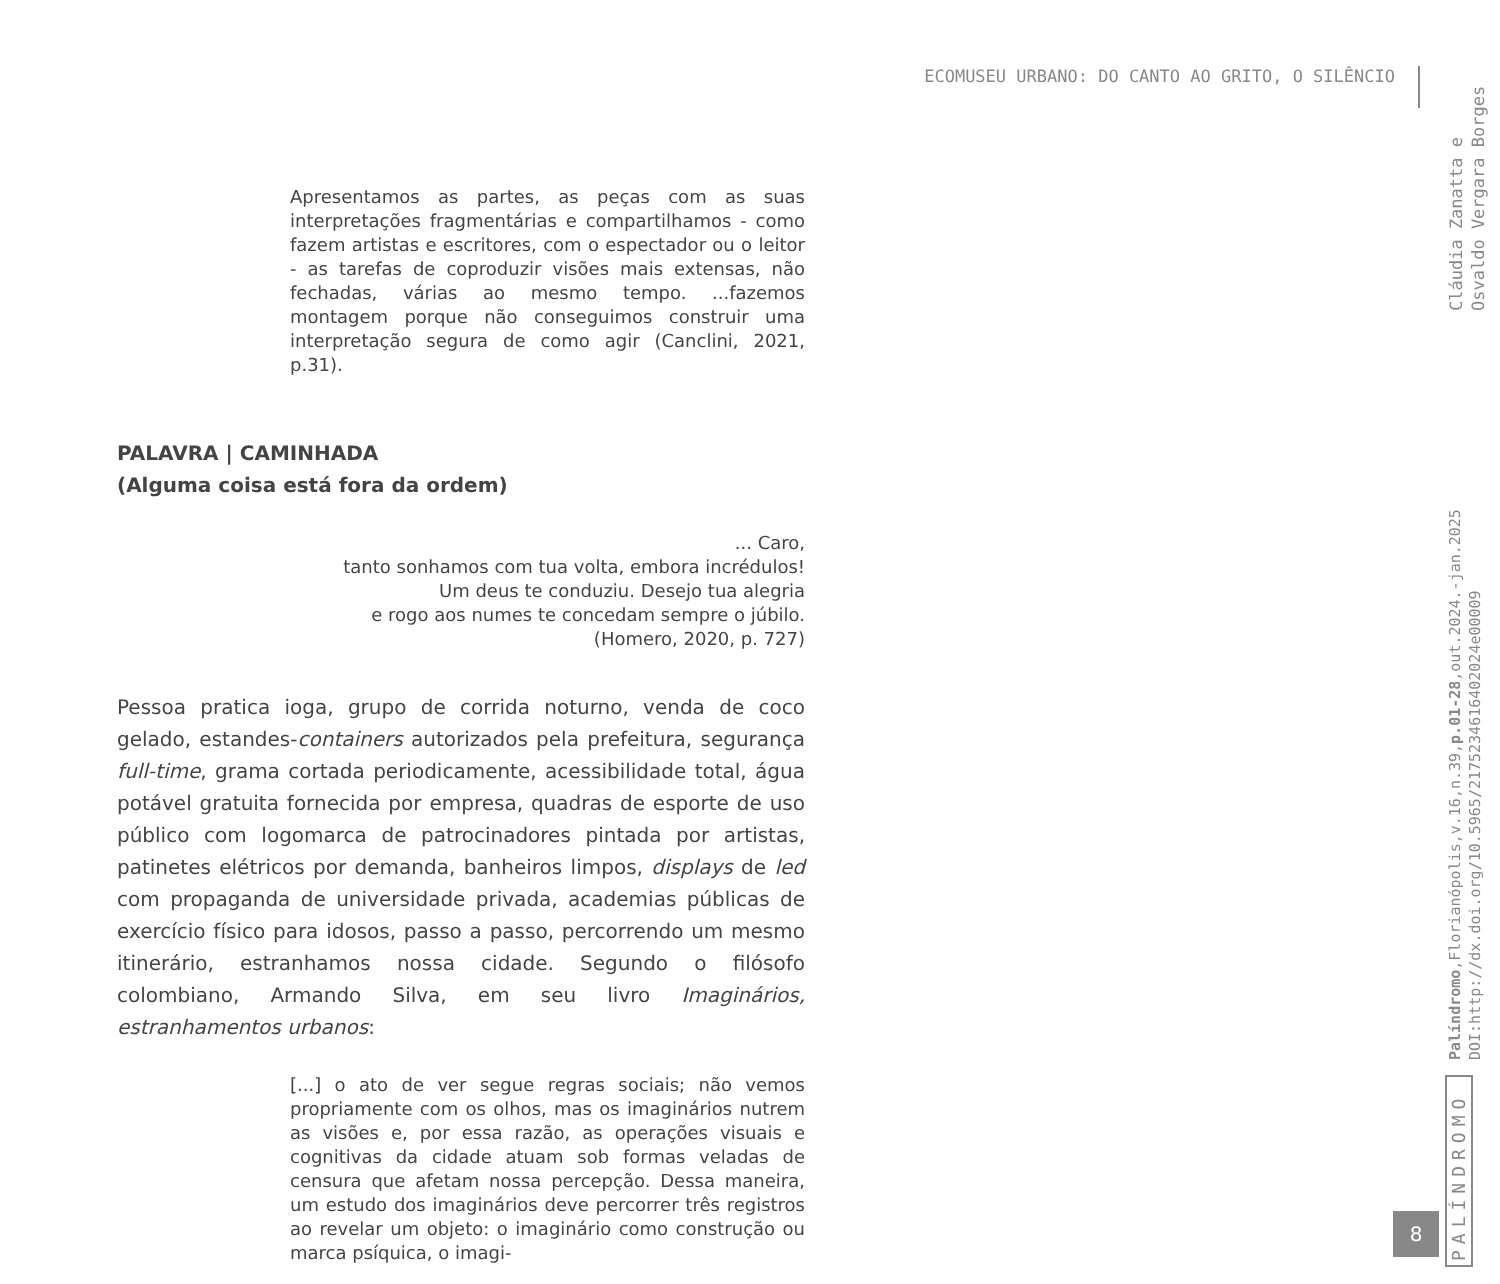ECOMUSEU URBANO: DO CANTO AO GRITO, O SILÊNCIO
Apresentamos as partes, as peças com as suas interpretações fragmentárias e compartilhamos - como fazem artistas e escritores, com o espectador ou o leitor - as tarefas de coproduzir visões mais extensas, não fechadas, várias ao mesmo tempo. ...fazemos montagem porque não conseguimos construir uma interpretação segura de como agir (Canclini, 2021, p.31).
PALAVRA | CAMINHADA
(Alguma coisa está fora da ordem)
... Caro,
tanto sonhamos com tua volta, embora incrédulos!
Um deus te conduziu. Desejo tua alegria
e rogo aos numes te concedam sempre o júbilo.
(Homero, 2020, p. 727)
Pessoa pratica ioga, grupo de corrida noturno, venda de coco gelado, estandes-containers autorizados pela prefeitura, segurança full-time, grama cortada periodicamente, acessibilidade total, água potável gratuita fornecida por empresa, quadras de esporte de uso público com logomarca de patrocinadores pintada por artistas, patinetes elétricos por demanda, banheiros limpos, displays de led com propaganda de universidade privada, academias públicas de exercício físico para idosos, passo a passo, percorrendo um mesmo itinerário, estranhamos nossa cidade. Segundo o filósofo colombiano, Armando Silva, em seu livro Imaginários, estranhamentos urbanos:
[...] o ato de ver segue regras sociais; não vemos propriamente com os olhos, mas os imaginários nutrem as visões e, por essa razão, as operações visuais e cognitivas da cidade atuam sob formas veladas de censura que afetam nossa percepção. Dessa maneira, um estudo dos imaginários deve percorrer três registros ao revelar um objeto: o imaginário como construção ou marca psíquica, o imagi-
Cláudia Zanatta e
Osvaldo Vergara Borges
Palíndromo,Florianópolis,v.16,n.39,p.01-28,out.2024.-jan.2025
DOI:http://dx.doi.org/10.5965/2175234616402024e00009
PALÍNDROMO
8